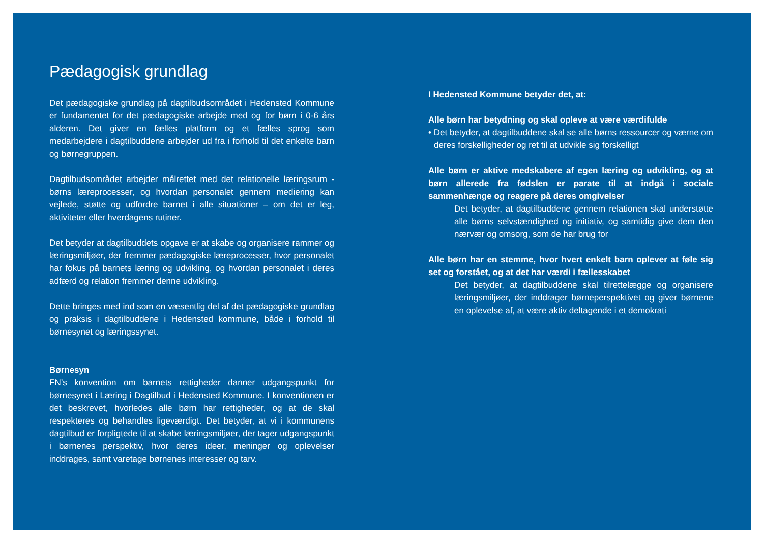Pædagogisk grundlag
Det pædagogiske grundlag på dagtilbudsområdet i Hedensted Kommune er fundamentet for det pædagogiske arbejde med og for børn i 0-6 års alderen. Det giver en fælles platform og et fælles sprog som medarbejdere i dagtilbuddene arbejder ud fra i forhold til det enkelte barn og børnegruppen.
Dagtilbudsområdet arbejder målrettet med det relationelle læringsrum - børns læreprocesser, og hvordan personalet gennem mediering kan vejlede, støtte og udfordre barnet i alle situationer – om det er leg, aktiviteter eller hverdagens rutiner.
Det betyder at dagtilbuddets opgave er at skabe og organisere rammer og læringsmiljøer, der fremmer pædagogiske læreprocesser, hvor personalet har fokus på barnets læring og udvikling, og hvordan personalet i deres adfærd og relation fremmer denne udvikling.
Dette bringes med ind som en væsentlig del af det pædagogiske grundlag og praksis i dagtilbuddene i Hedensted kommune, både i forhold til børnesynet og læringssynet.
Børnesyn
FN’s konvention om barnets rettigheder danner udgangspunkt for børnesynet i Læring i Dagtilbud i Hedensted Kommune. I konventionen er det beskrevet, hvorledes alle børn har rettigheder, og at de skal respekteres og behandles ligeværdigt. Det betyder, at vi i kommunens dagtilbud er forpligtede til at skabe læringsmiljøer, der tager udgangspunkt i børnenes perspektiv, hvor deres ideer, meninger og oplevelser inddrages, samt varetage børnenes interesser og tarv.
I Hedensted Kommune betyder det, at:
Alle børn har betydning og skal opleve at være værdifulde
• Det betyder, at dagtilbuddene skal se alle børns ressourcer og værne om deres forskelligheder og ret til at udvikle sig forskelligt
Alle børn er aktive medskabere af egen læring og udvikling, og at børn allerede fra fødslen er parate til at indgå i sociale sammenhænge og reagere på deres omgivelser
Det betyder, at dagtilbuddene gennem relationen skal understøtte alle børns selvstændighed og initiativ, og samtidig give dem den nærvær og omsorg, som de har brug for
Alle børn har en stemme, hvor hvert enkelt barn oplever at føle sig set og forstået, og at det har værdi i fællesskabet
Det betyder, at dagtilbuddene skal tilrettelægge og organisere læringsmiljøer, der inddrager børneperspektivet og giver børnene en oplevelse af, at være aktiv deltagende i et demokrati